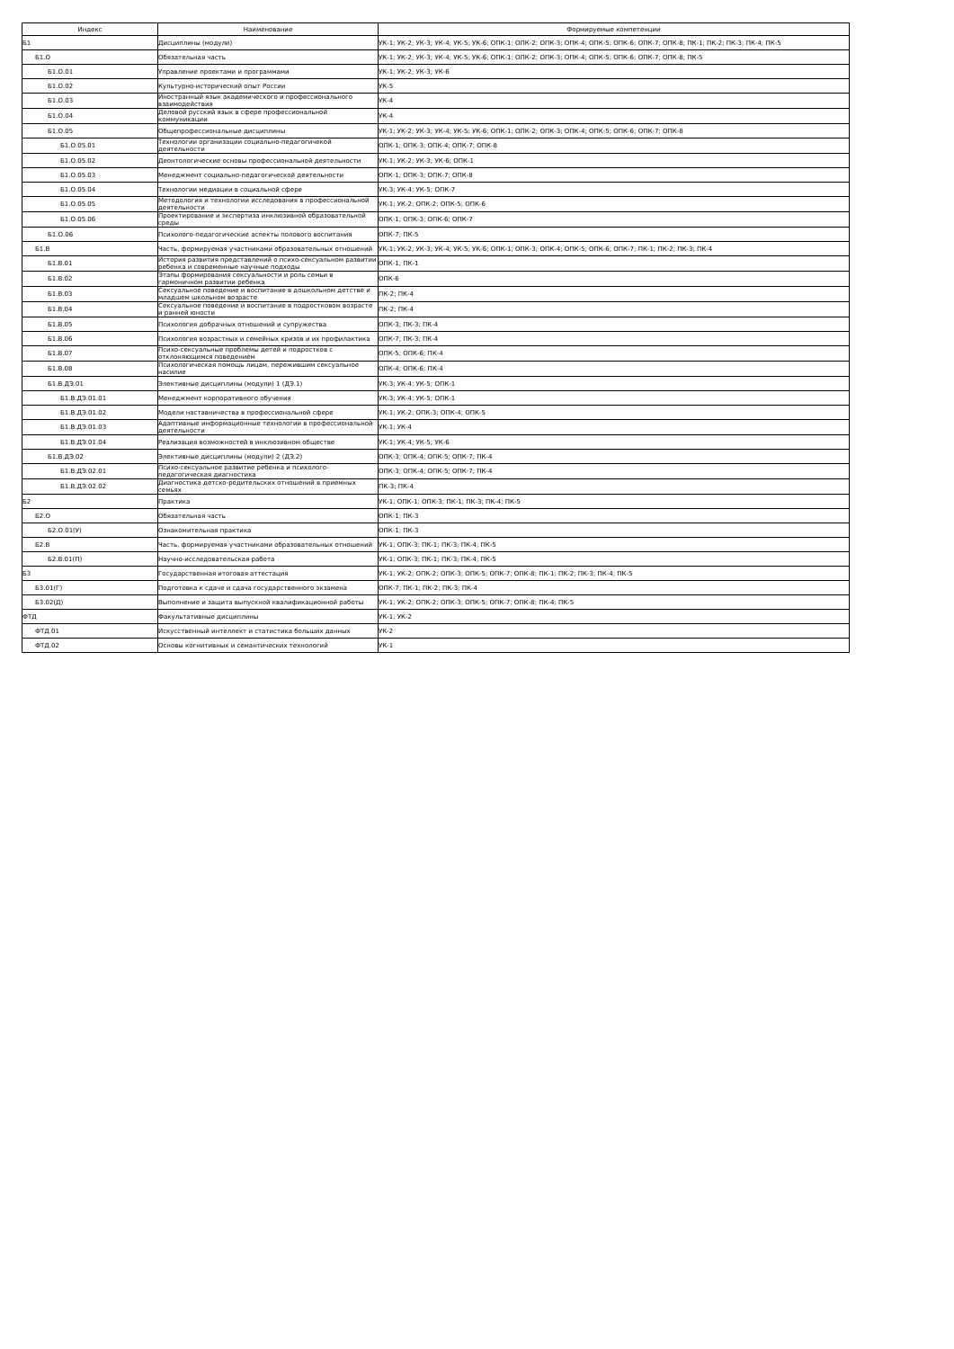| Индекс | Наименование | Формируемые компетенции |
| --- | --- | --- |
| Б1 | Дисциплины (модули) | УК-1; УК-2; УК-3; УК-4; УК-5; УК-6; ОПК-1; ОПК-2; ОПК-3; ОПК-4; ОПК-5; ОПК-6; ОПК-7; ОПК-8; ПК-1; ПК-2; ПК-3; ПК-4; ПК-5 |
| Б1.О | Обязательная часть | УК-1; УК-2; УК-3; УК-4; УК-5; УК-6; ОПК-1; ОПК-2; ОПК-3; ОПК-4; ОПК-5; ОПК-6; ОПК-7; ОПК-8; ПК-5 |
| Б1.О.01 | Управление проектами и программами | УК-1; УК-2; УК-3; УК-6 |
| Б1.О.02 | Культурно-исторический опыт России | УК-5 |
| Б1.О.03 | Иностранный язык академического и профессионального взаимодействия | УК-4 |
| Б1.О.04 | Деловой русский язык в сфере профессиональной коммуникации | УК-4 |
| Б1.О.05 | Общепрофессиональные дисциплины | УК-1; УК-2; УК-3; УК-4; УК-5; УК-6; ОПК-1; ОПК-2; ОПК-3; ОПК-4; ОПК-5; ОПК-6; ОПК-7; ОПК-8 |
| Б1.О.05.01 | Технологии организации социально-педагогичекой деятельности | ОПК-1; ОПК-3; ОПК-4; ОПК-7; ОПК-8 |
| Б1.О.05.02 | Деонтологические основы профессиональной деятельности | УК-1; УК-2; УК-3; УК-6; ОПК-1 |
| Б1.О.05.03 | Менеджмент социально-педагогической деятельности | ОПК-1; ОПК-3; ОПК-7; ОПК-8 |
| Б1.О.05.04 | Технологии медиации в социальной сфере | УК-3; УК-4; УК-5; ОПК-7 |
| Б1.О.05.05 | Методология и технологии исследования в профессиональной деятельности | УК-1; УК-2; ОПК-2; ОПК-5; ОПК-6 |
| Б1.О.05.06 | Проектирование и экспертиза инклюзивной образовательной среды | ОПК-1; ОПК-3; ОПК-6; ОПК-7 |
| Б1.О.06 | Психолого-педагогические аспекты полового воспитания | ОПК-7; ПК-5 |
| Б1.В | Часть, формируемая участниками образовательных отношений | УК-1; УК-2; УК-3; УК-4; УК-5; УК-6; ОПК-1; ОПК-3; ОПК-4; ОПК-5; ОПК-6; ОПК-7; ПК-1; ПК-2; ПК-3; ПК-4 |
| Б1.В.01 | История развития представлений о психо-сексуальном развитии ребенка и современные научные подходы | ОПК-1; ПК-1 |
| Б1.В.02 | Этапы формирования сексуальности и роль семьи в гармоничном развитии ребенка | ОПК-6 |
| Б1.В.03 | Сексуальное поведение и воспитание в дошкольном детстве и младшем школьном возрасте | ПК-2; ПК-4 |
| Б1.В.04 | Сексуальное поведение и воспитание в подростковом возрасте и ранней юности | ПК-2; ПК-4 |
| Б1.В.05 | Психология добрачных отношений и супружества | ОПК-3; ПК-3; ПК-4 |
| Б1.В.06 | Психология возрастных и семейных кризов и их профилактика | ОПК-7; ПК-3; ПК-4 |
| Б1.В.07 | Психо-сексуальные проблемы детей и подростков с отклоняющимся поведением | ОПК-5; ОПК-6; ПК-4 |
| Б1.В.08 | Психологическая помощь лицам, пережившим сексуальное насилие | ОПК-4; ОПК-6; ПК-4 |
| Б1.В.ДЭ.01 | Элективные дисциплины (модули) 1 (ДЭ.1) | УК-3; УК-4; УК-5; ОПК-1 |
| Б1.В.ДЭ.01.01 | Менеджмент корпоративного обучения | УК-3; УК-4; УК-5; ОПК-1 |
| Б1.В.ДЭ.01.02 | Модели наставничества в профессиональной сфере | УК-1; УК-2; ОПК-3; ОПК-4; ОПК-5 |
| Б1.В.ДЭ.01.03 | Адаптивные информационные технологии в профессиональной деятельности | УК-1; УК-4 |
| Б1.В.ДЭ.01.04 | Реализация возможностей в инклюзивном обществе | УК-1; УК-4; УК-5; УК-6 |
| Б1.В.ДЭ.02 | Элективные дисциплины (модули) 2 (ДЭ.2) | ОПК-3; ОПК-4; ОПК-5; ОПК-7; ПК-4 |
| Б1.В.ДЭ.02.01 | Психо-сексуальное развитие ребенка и психолого-педагогическая диагностика | ОПК-3; ОПК-4; ОПК-5; ОПК-7; ПК-4 |
| Б1.В.ДЭ.02.02 | Диагностика детско-родительских отношений в приемных семьях | ПК-3; ПК-4 |
| Б2 | Практика | УК-1; ОПК-1; ОПК-3; ПК-1; ПК-3; ПК-4; ПК-5 |
| Б2.О | Обязательная часть | ОПК-1; ПК-3 |
| Б2.О.01(У) | Ознакомительная практика | ОПК-1; ПК-3 |
| Б2.В | Часть, формируемая участниками образовательных отношений | УК-1; ОПК-3; ПК-1; ПК-3; ПК-4; ПК-5 |
| Б2.В.01(П) | Научно-исследовательская работа | УК-1; ОПК-3; ПК-1; ПК-3; ПК-4; ПК-5 |
| Б3 | Государственная итоговая аттестация | УК-1; УК-2; ОПК-2; ОПК-3; ОПК-5; ОПК-7; ОПК-8; ПК-1; ПК-2; ПК-3; ПК-4; ПК-5 |
| Б3.01(Г) | Подготовка к сдаче и сдача государственного экзамена | ОПК-7; ПК-1; ПК-2; ПК-3; ПК-4 |
| Б3.02(Д) | Выполнение и защита выпускной квалификационной работы | УК-1; УК-2; ОПК-2; ОПК-3; ОПК-5; ОПК-7; ОПК-8; ПК-4; ПК-5 |
| ФТД | Факультативные дисциплины | УК-1; УК-2 |
| ФТД.01 | Искусственный интеллект и статистика больших данных | УК-2 |
| ФТД.02 | Основы когнитивных и семантических технологий | УК-1 |